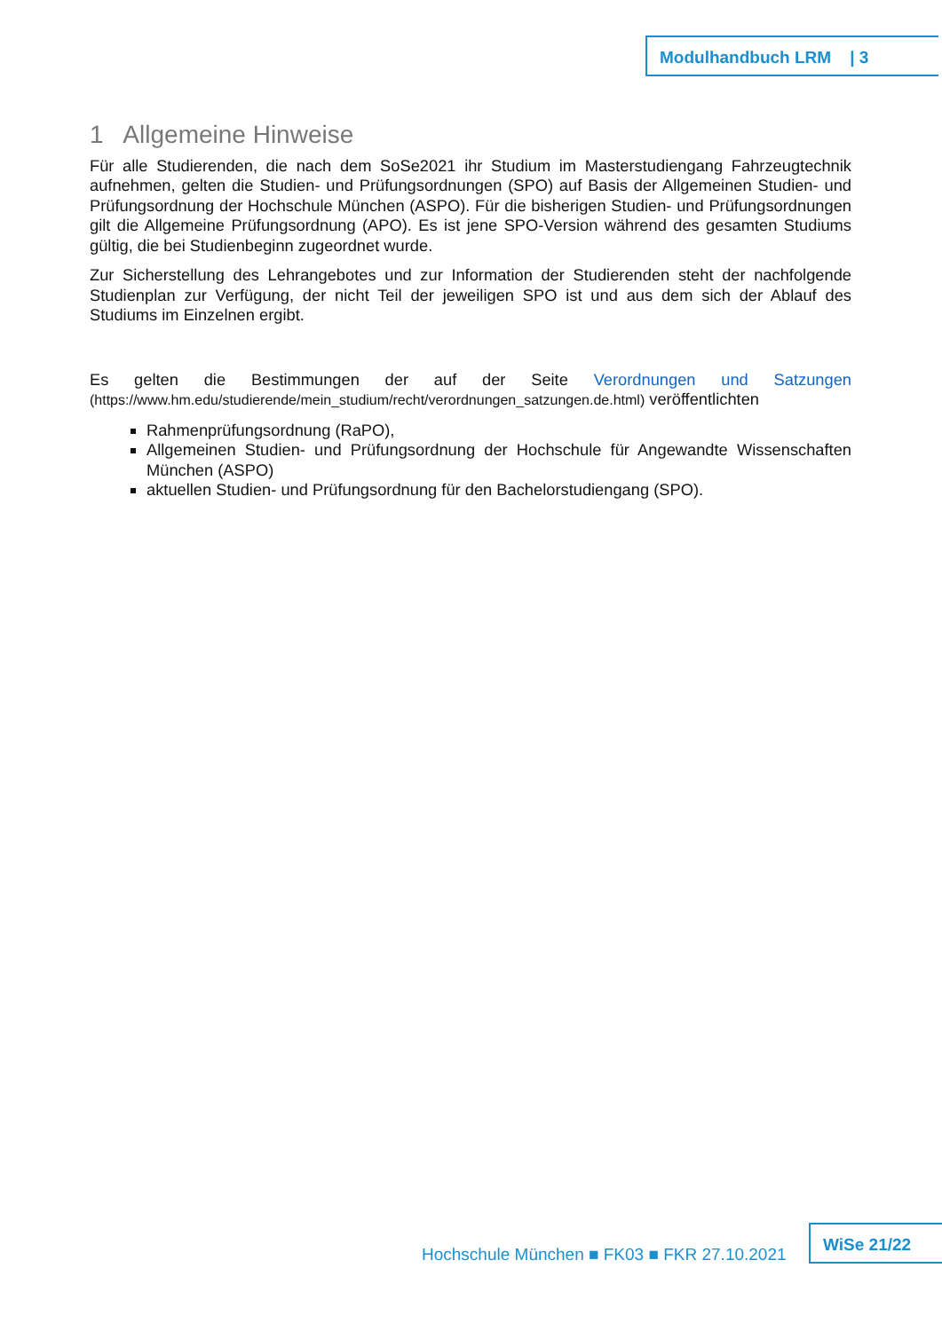Modulhandbuch LRM | 3
1 Allgemeine Hinweise
Für alle Studierenden, die nach dem SoSe2021 ihr Studium im Masterstudiengang Fahrzeugtechnik aufnehmen, gelten die Studien- und Prüfungsordnungen (SPO) auf Basis der Allgemeinen Studien- und Prüfungsordnung der Hochschule München (ASPO). Für die bisherigen Studien- und Prüfungsordnungen gilt die Allgemeine Prüfungsordnung (APO). Es ist jene SPO-Version während des gesamten Studiums gültig, die bei Studienbeginn zugeordnet wurde.
Zur Sicherstellung des Lehrangebotes und zur Information der Studierenden steht der nachfolgende Studienplan zur Verfügung, der nicht Teil der jeweiligen SPO ist und aus dem sich der Ablauf des Studiums im Einzelnen ergibt.
Es gelten die Bestimmungen der auf der Seite Verordnungen und Satzungen (https://www.hm.edu/studierende/mein_studium/recht/verordnungen_satzungen.de.html) veröffentlichten
Rahmenprüfungsordnung (RaPO),
Allgemeinen Studien- und Prüfungsordnung der Hochschule für Angewandte Wissenschaften München (ASPO)
aktuellen Studien- und Prüfungsordnung für den Bachelorstudiengang (SPO).
Hochschule München ■ FK03 ■ FKR 27.10.2021
WiSe 21/22